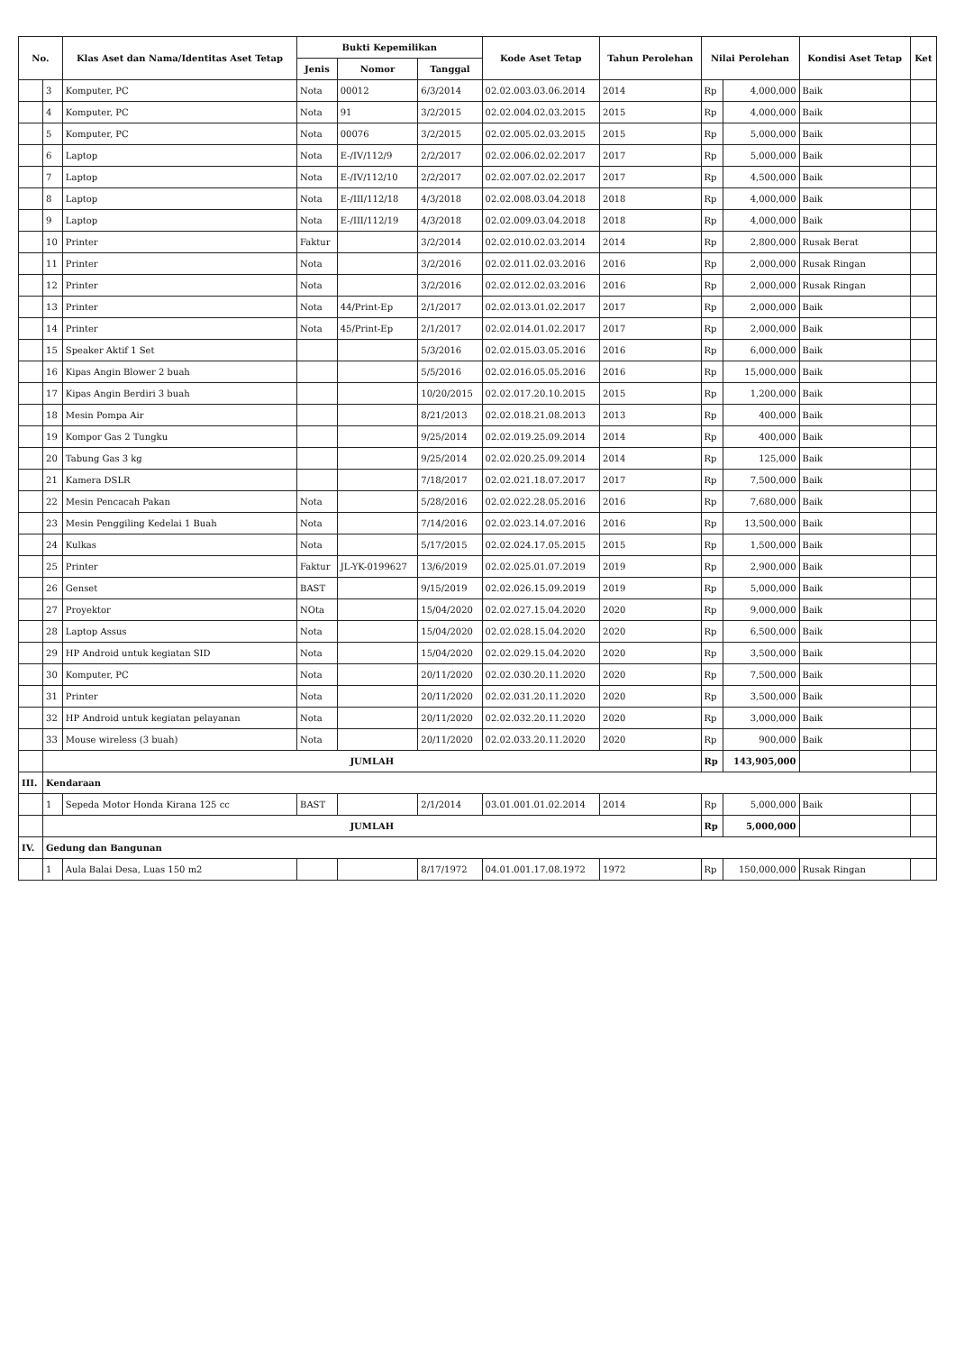| No. | | Klas Aset dan Nama/Identitas Aset Tetap | Bukti Kepemilikan | | | Kode Aset Tetap | Tahun Perolehan | Nilai Perolehan | | Kondisi Aset Tetap | Ket |
| --- | --- | --- | --- | --- | --- | --- | --- | --- | --- | --- | --- |
| | | | Jenis | Nomor | Tanggal | | | | | | |
| | 3 | Komputer, PC | Nota | 00012 | 6/3/2014 | 02.02.003.03.06.2014 | 2014 | Rp | 4,000,000 | Baik | |
| | 4 | Komputer, PC | Nota | 91 | 3/2/2015 | 02.02.004.02.03.2015 | 2015 | Rp | 4,000,000 | Baik | |
| | 5 | Komputer, PC | Nota | 00076 | 3/2/2015 | 02.02.005.02.03.2015 | 2015 | Rp | 5,000,000 | Baik | |
| | 6 | Laptop | Nota | E-/IV/112/9 | 2/2/2017 | 02.02.006.02.02.2017 | 2017 | Rp | 5,000,000 | Baik | |
| | 7 | Laptop | Nota | E-/IV/112/10 | 2/2/2017 | 02.02.007.02.02.2017 | 2017 | Rp | 4,500,000 | Baik | |
| | 8 | Laptop | Nota | E-/III/112/18 | 4/3/2018 | 02.02.008.03.04.2018 | 2018 | Rp | 4,000,000 | Baik | |
| | 9 | Laptop | Nota | E-/III/112/19 | 4/3/2018 | 02.02.009.03.04.2018 | 2018 | Rp | 4,000,000 | Baik | |
| | 10 | Printer | Faktur | | 3/2/2014 | 02.02.010.02.03.2014 | 2014 | Rp | 2,800,000 | Rusak Berat | |
| | 11 | Printer | Nota | | 3/2/2016 | 02.02.011.02.03.2016 | 2016 | Rp | 2,000,000 | Rusak Ringan | |
| | 12 | Printer | Nota | | 3/2/2016 | 02.02.012.02.03.2016 | 2016 | Rp | 2,000,000 | Rusak Ringan | |
| | 13 | Printer | Nota | 44/Print-Ep | 2/1/2017 | 02.02.013.01.02.2017 | 2017 | Rp | 2,000,000 | Baik | |
| | 14 | Printer | Nota | 45/Print-Ep | 2/1/2017 | 02.02.014.01.02.2017 | 2017 | Rp | 2,000,000 | Baik | |
| | 15 | Speaker Aktif 1 Set | | | 5/3/2016 | 02.02.015.03.05.2016 | 2016 | Rp | 6,000,000 | Baik | |
| | 16 | Kipas Angin Blower 2 buah | | | 5/5/2016 | 02.02.016.05.05.2016 | 2016 | Rp | 15,000,000 | Baik | |
| | 17 | Kipas Angin Berdiri 3 buah | | | 10/20/2015 | 02.02.017.20.10.2015 | 2015 | Rp | 1,200,000 | Baik | |
| | 18 | Mesin Pompa Air | | | 8/21/2013 | 02.02.018.21.08.2013 | 2013 | Rp | 400,000 | Baik | |
| | 19 | Kompor Gas 2 Tungku | | | 9/25/2014 | 02.02.019.25.09.2014 | 2014 | Rp | 400,000 | Baik | |
| | 20 | Tabung Gas 3 kg | | | 9/25/2014 | 02.02.020.25.09.2014 | 2014 | Rp | 125,000 | Baik | |
| | 21 | Kamera DSLR | | | 7/18/2017 | 02.02.021.18.07.2017 | 2017 | Rp | 7,500,000 | Baik | |
| | 22 | Mesin Pencacah Pakan | Nota | | 5/28/2016 | 02.02.022.28.05.2016 | 2016 | Rp | 7,680,000 | Baik | |
| | 23 | Mesin Penggiling Kedelai 1 Buah | Nota | | 7/14/2016 | 02.02.023.14.07.2016 | 2016 | Rp | 13,500,000 | Baik | |
| | 24 | Kulkas | Nota | | 5/17/2015 | 02.02.024.17.05.2015 | 2015 | Rp | 1,500,000 | Baik | |
| | 25 | Printer | Faktur | JL-YK-0199627 | 13/6/2019 | 02.02.025.01.07.2019 | 2019 | Rp | 2,900,000 | Baik | |
| | 26 | Genset | BAST | | 9/15/2019 | 02.02.026.15.09.2019 | 2019 | Rp | 5,000,000 | Baik | |
| | 27 | Proyektor | NOta | | 15/04/2020 | 02.02.027.15.04.2020 | 2020 | Rp | 9,000,000 | Baik | |
| | 28 | Laptop Assus | Nota | | 15/04/2020 | 02.02.028.15.04.2020 | 2020 | Rp | 6,500,000 | Baik | |
| | 29 | HP Android untuk kegiatan SID | Nota | | 15/04/2020 | 02.02.029.15.04.2020 | 2020 | Rp | 3,500,000 | Baik | |
| | 30 | Komputer, PC | Nota | | 20/11/2020 | 02.02.030.20.11.2020 | 2020 | Rp | 7,500,000 | Baik | |
| | 31 | Printer | Nota | | 20/11/2020 | 02.02.031.20.11.2020 | 2020 | Rp | 3,500,000 | Baik | |
| | 32 | HP Android untuk kegiatan pelayanan | Nota | | 20/11/2020 | 02.02.032.20.11.2020 | 2020 | Rp | 3,000,000 | Baik | |
| | 33 | Mouse wireless (3 buah) | Nota | | 20/11/2020 | 02.02.033.20.11.2020 | 2020 | Rp | 900,000 | Baik | |
| | JUMLAH | | | | | | | Rp | 143,905,000 | | |
| III. | Kendaraan | | | | | | | | | | |
| | 1 | Sepeda Motor Honda Kirana 125 cc | BAST | | 2/1/2014 | 03.01.001.01.02.2014 | 2014 | Rp | 5,000,000 | Baik | |
| | JUMLAH | | | | | | | Rp | 5,000,000 | | |
| IV. | Gedung dan Bangunan | | | | | | | | | | |
| | 1 | Aula Balai Desa, Luas 150 m2 | | | 8/17/1972 | 04.01.001.17.08.1972 | 1972 | Rp | 150,000,000 | Rusak Ringan | |